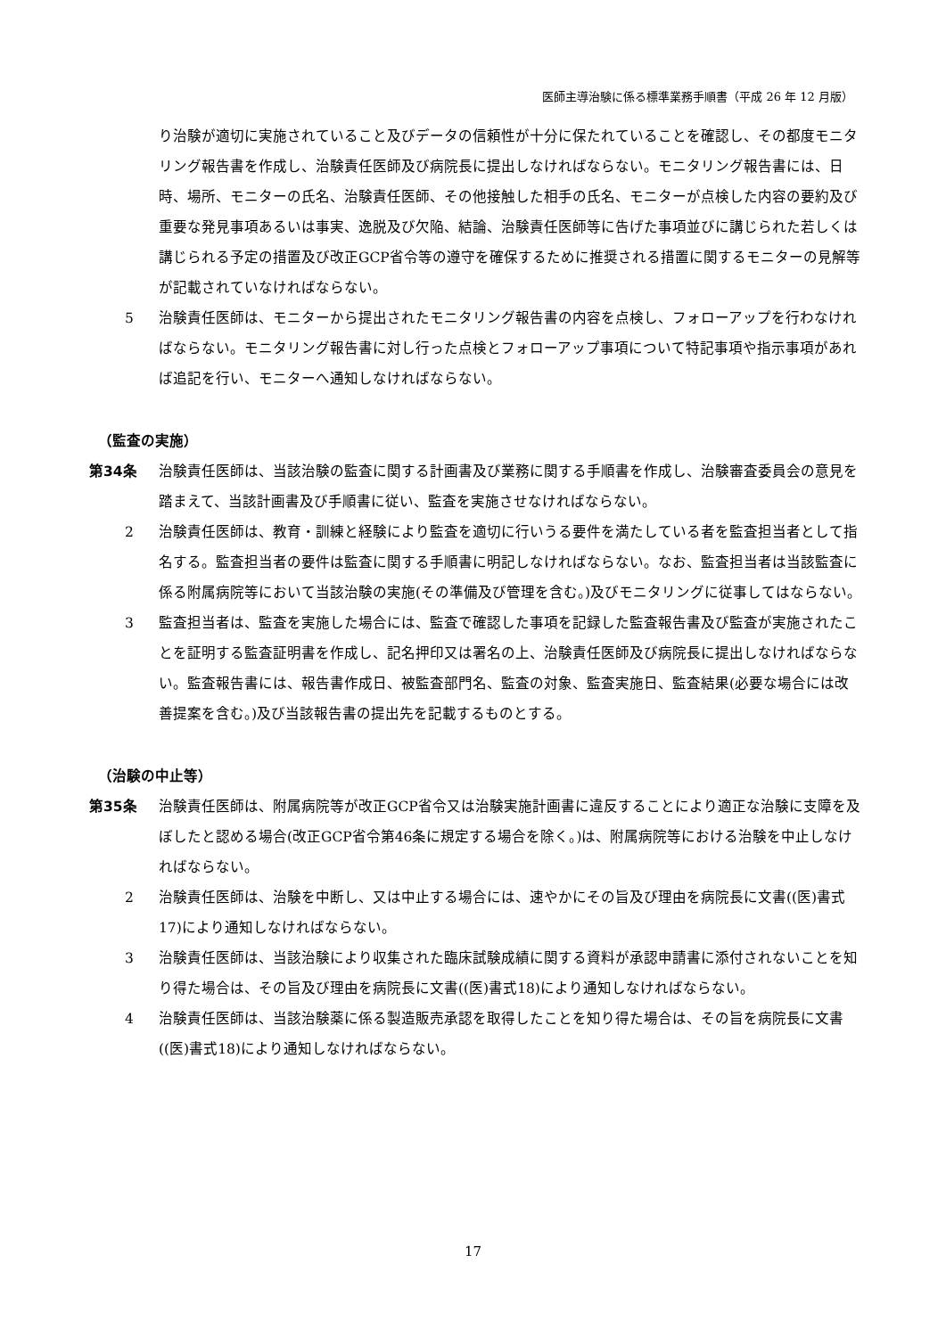医師主導治験に係る標準業務手順書（平成 26 年 12 月版）
り治験が適切に実施されていること及びデータの信頼性が十分に保たれていることを確認し、その都度モニタリング報告書を作成し、治験責任医師及び病院長に提出しなければならない。モニタリング報告書には、日時、場所、モニターの氏名、治験責任医師、その他接触した相手の氏名、モニターが点検した内容の要約及び重要な発見事項あるいは事実、逸脱及び欠陥、結論、治験責任医師等に告げた事項並びに講じられた若しくは講じられる予定の措置及び改正GCP省令等の遵守を確保するために推奨される措置に関するモニターの見解等が記載されていなければならない。
5 治験責任医師は、モニターから提出されたモニタリング報告書の内容を点検し、フォローアップを行わなければならない。モニタリング報告書に対し行った点検とフォローアップ事項について特記事項や指示事項があれば追記を行い、モニターへ通知しなければならない。
（監査の実施）
第34条 治験責任医師は、当該治験の監査に関する計画書及び業務に関する手順書を作成し、治験審査委員会の意見を踏まえて、当該計画書及び手順書に従い、監査を実施させなければならない。
2 治験責任医師は、教育・訓練と経験により監査を適切に行いうる要件を満たしている者を監査担当者として指名する。監査担当者の要件は監査に関する手順書に明記しなければならない。なお、監査担当者は当該監査に係る附属病院等において当該治験の実施(その準備及び管理を含む。)及びモニタリングに従事してはならない。
3 監査担当者は、監査を実施した場合には、監査で確認した事項を記録した監査報告書及び監査が実施されたことを証明する監査証明書を作成し、記名押印又は署名の上、治験責任医師及び病院長に提出しなければならない。監査報告書には、報告書作成日、被監査部門名、監査の対象、監査実施日、監査結果(必要な場合には改善提案を含む。)及び当該報告書の提出先を記載するものとする。
（治験の中止等）
第35条 治験責任医師は、附属病院等が改正GCP省令又は治験実施計画書に違反することにより適正な治験に支障を及ぼしたと認める場合(改正GCP省令第46条に規定する場合を除く。)は、附属病院等における治験を中止しなければならない。
2 治験責任医師は、治験を中断し、又は中止する場合には、速やかにその旨及び理由を病院長に文書((医)書式17)により通知しなければならない。
3 治験責任医師は、当該治験により収集された臨床試験成績に関する資料が承認申請書に添付されないことを知り得た場合は、その旨及び理由を病院長に文書((医)書式18)により通知しなければならない。
4 治験責任医師は、当該治験薬に係る製造販売承認を取得したことを知り得た場合は、その旨を病院長に文書((医)書式18)により通知しなければならない。
17